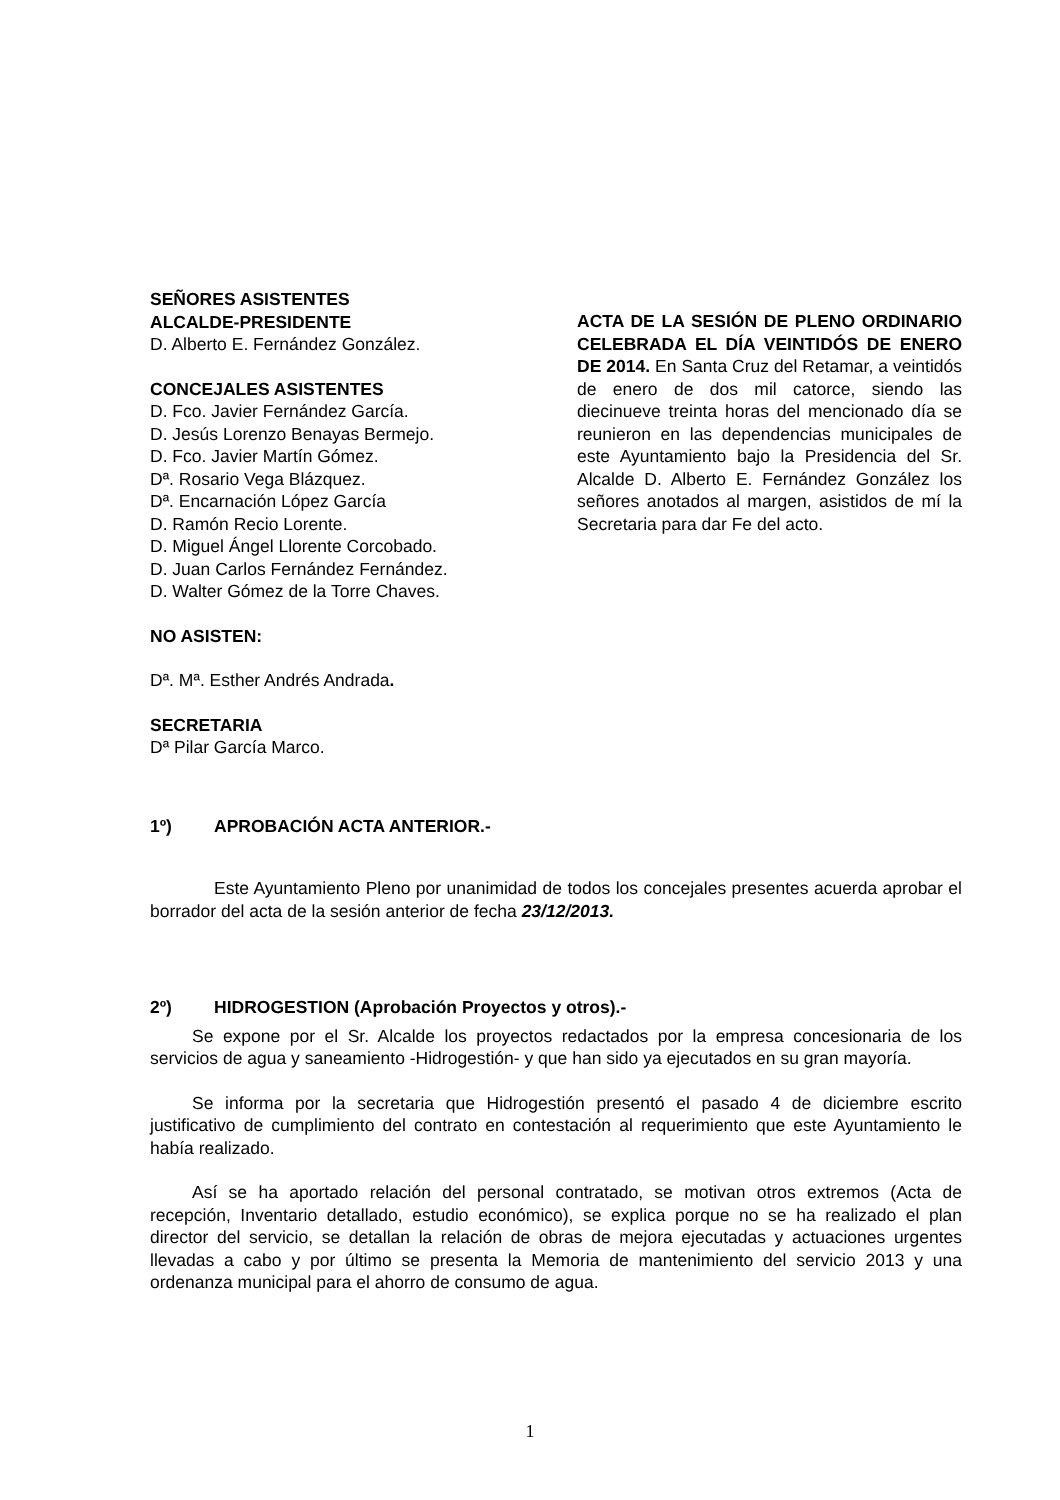SEÑORES ASISTENTES
ALCALDE-PRESIDENTE
D. Alberto E. Fernández González.
CONCEJALES ASISTENTES
D. Fco. Javier Fernández García.
D. Jesús Lorenzo Benayas Bermejo.
D. Fco. Javier Martín Gómez.
Dª. Rosario Vega Blázquez.
Dª. Encarnación López García
D. Ramón Recio Lorente.
D. Miguel Ángel Llorente Corcobado.
D. Juan Carlos Fernández Fernández.
D. Walter Gómez de la Torre Chaves.
NO ASISTEN:
Dª. Mª. Esther Andrés Andrada.
SECRETARIA
Dª Pilar García Marco.
ACTA DE LA SESIÓN DE PLENO ORDINARIO CELEBRADA EL DÍA VEINTIDÓS DE ENERO DE 2014. En Santa Cruz del Retamar, a veintidós de enero de dos mil catorce, siendo las diecinueve treinta horas del mencionado día se reunieron en las dependencias municipales de este Ayuntamiento bajo la Presidencia del Sr. Alcalde D. Alberto E. Fernández González los señores anotados al margen, asistidos de mí la Secretaria para dar Fe del acto.
1º) APROBACIÓN ACTA ANTERIOR.-
Este Ayuntamiento Pleno por unanimidad de todos los concejales presentes acuerda aprobar el borrador del acta de la sesión anterior de fecha 23/12/2013.
2º) HIDROGESTION (Aprobación Proyectos y otros).-
Se expone por el Sr. Alcalde los proyectos redactados por la empresa concesionaria de los servicios de agua y saneamiento -Hidrogestión- y que han sido ya ejecutados en su gran mayoría.
Se informa por la secretaria que Hidrogestión presentó el pasado 4 de diciembre escrito justificativo de cumplimiento del contrato en contestación al requerimiento que este Ayuntamiento le había realizado.
Así se ha aportado relación del personal contratado, se motivan otros extremos (Acta de recepción, Inventario detallado, estudio económico), se explica porque no se ha realizado el plan director del servicio, se detallan la relación de obras de mejora ejecutadas y actuaciones urgentes llevadas a cabo y por último se presenta la Memoria de mantenimiento del servicio 2013 y una ordenanza municipal para el ahorro de consumo de agua.
1